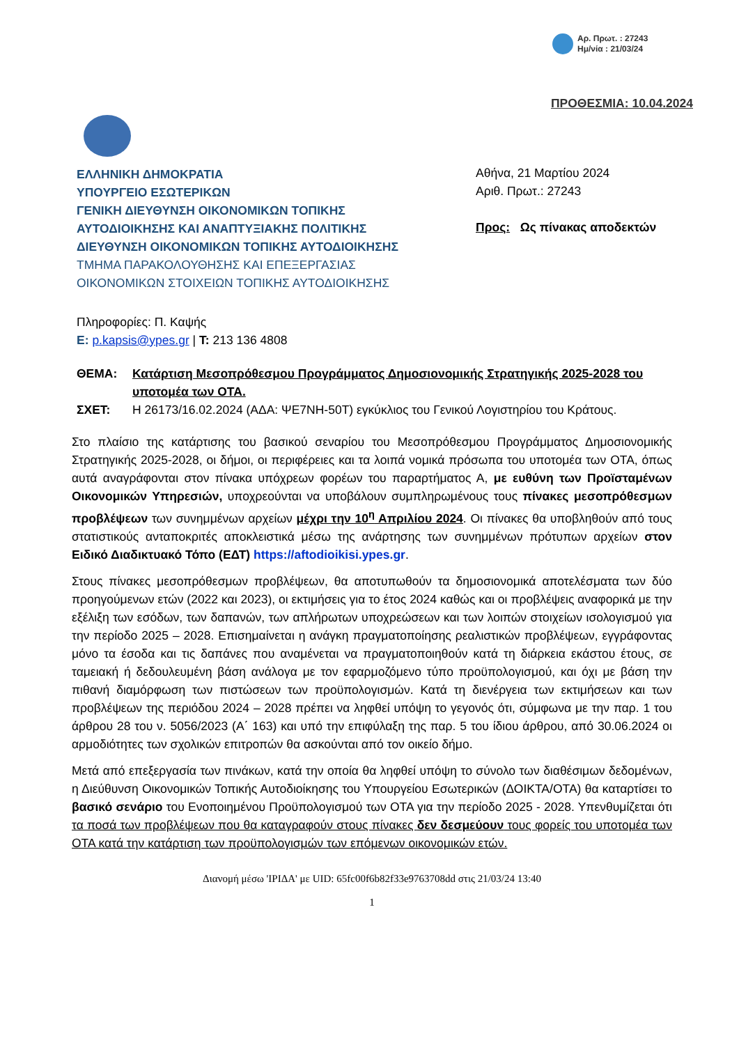Αρ. Πρωτ. : 27243
Ημ/νία : 21/03/24
ΠΡΟΘΕΣΜΙΑ: 10.04.2024
ΕΛΛΗΝΙΚΗ ΔΗΜΟΚΡΑΤΙΑ
ΥΠΟΥΡΓΕΙΟ ΕΣΩΤΕΡΙΚΩΝ
ΓΕΝΙΚΗ ΔΙΕΥΘΥΝΣΗ ΟΙΚΟΝΟΜΙΚΩΝ ΤΟΠΙΚΗΣ ΑΥΤΟΔΙΟΙΚΗΣΗΣ ΚΑΙ ΑΝΑΠΤΥΞΙΑΚΗΣ ΠΟΛΙΤΙΚΗΣ
ΔΙΕΥΘΥΝΣΗ ΟΙΚΟΝΟΜΙΚΩΝ ΤΟΠΙΚΗΣ ΑΥΤΟΔΙΟΙΚΗΣΗΣ
ΤΜΗΜΑ ΠΑΡΑΚΟΛΟΥΘΗΣΗΣ ΚΑΙ ΕΠΕΞΕΡΓΑΣΙΑΣ ΟΙΚΟΝΟΜΙΚΩΝ ΣΤΟΙΧΕΙΩΝ ΤΟΠΙΚΗΣ ΑΥΤΟΔΙΟΙΚΗΣΗΣ
Πληροφορίες: Π. Καψής
E: p.kapsis@ypes.gr | T: 213 136 4808
Αθήνα, 21 Μαρτίου 2024
Αριθ. Πρωτ.: 27243
Προς: Ως πίνακας αποδεκτών
ΘΕΜΑ: Κατάρτιση Μεσοπρόθεσμου Προγράμματος Δημοσιονομικής Στρατηγικής 2025-2028 του υποτομέα των ΟΤΑ. ΣΧΕΤ: Η 26173/16.02.2024 (ΑΔΑ: ΨΕ7ΝΗ-50Τ) εγκύκλιος του Γενικού Λογιστηρίου του Κράτους.
Στο πλαίσιο της κατάρτισης του βασικού σεναρίου του Μεσοπρόθεσμου Προγράμματος Δημοσιονομικής Στρατηγικής 2025-2028, οι δήμοι, οι περιφέρειες και τα λοιπά νομικά πρόσωπα του υποτομέα των ΟΤΑ, όπως αυτά αναγράφονται στον πίνακα υπόχρεων φορέων του παραρτήματος Α, με ευθύνη των Προϊσταμένων Οικονομικών Υπηρεσιών, υποχρεούνται να υποβάλουν συμπληρωμένους τους πίνακες μεσοπρόθεσμων προβλέψεων των συνημμένων αρχείων μέχρι την 10<sup>η</sup> Απριλίου 2024. Οι πίνακες θα υποβληθούν από τους στατιστικούς ανταποκριτές αποκλειστικά μέσω της ανάρτησης των συνημμένων πρότυπων αρχείων στον Ειδικό Διαδικτυακό Τόπο (ΕΔΤ) https://aftodioikisi.ypes.gr.
Στους πίνακες μεσοπρόθεσμων προβλέψεων, θα αποτυπωθούν τα δημοσιονομικά αποτελέσματα των δύο προηγούμενων ετών (2022 και 2023), οι εκτιμήσεις για το έτος 2024 καθώς και οι προβλέψεις αναφορικά με την εξέλιξη των εσόδων, των δαπανών, των απλήρωτων υποχρεώσεων και των λοιπών στοιχείων ισολογισμού για την περίοδο 2025 – 2028. Επισημαίνεται η ανάγκη πραγματοποίησης ρεαλιστικών προβλέψεων, εγγράφοντας μόνο τα έσοδα και τις δαπάνες που αναμένεται να πραγματοποιηθούν κατά τη διάρκεια εκάστου έτους, σε ταμειακή ή δεδουλευμένη βάση ανάλογα με τον εφαρμοζόμενο τύπο προϋπολογισμού, και όχι με βάση την πιθανή διαμόρφωση των πιστώσεων των προϋπολογισμών. Κατά τη διενέργεια των εκτιμήσεων και των προβλέψεων της περιόδου 2024 – 2028 πρέπει να ληφθεί υπόψη το γεγονός ότι, σύμφωνα με την παρ. 1 του άρθρου 28 του ν. 5056/2023 (Α΄ 163) και υπό την επιφύλαξη της παρ. 5 του ίδιου άρθρου, από 30.06.2024 οι αρμοδιότητες των σχολικών επιτροπών θα ασκούνται από τον οικείο δήμο.
Μετά από επεξεργασία των πινάκων, κατά την οποία θα ληφθεί υπόψη το σύνολο των διαθέσιμων δεδομένων, η Διεύθυνση Οικονομικών Τοπικής Αυτοδιοίκησης του Υπουργείου Εσωτερικών (ΔΟΙΚΤΑ/ΟΤΑ) θα καταρτίσει το βασικό σενάριο του Ενοποιημένου Προϋπολογισμού των ΟΤΑ για την περίοδο 2025 - 2028. Υπενθυμίζεται ότι τα ποσά των προβλέψεων που θα καταγραφούν στους πίνακες δεν δεσμεύουν τους φορείς του υποτομέα των ΟΤΑ κατά την κατάρτιση των προϋπολογισμών των επόμενων οικονομικών ετών.
Διανομή μέσω 'ΙΡΙΔΑ' με UID: 65fc00f6b82f33e9763708dd στις 21/03/24 13:40
1